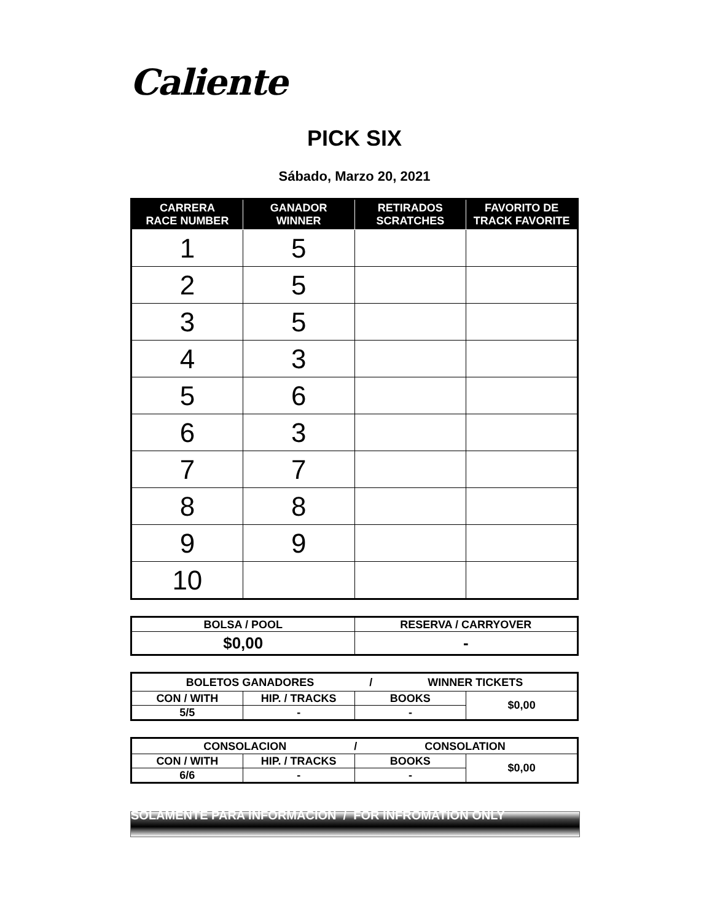Caliente
PICK SIX
Sábado, Marzo 20, 2021
| CARRERA RACE NUMBER | GANADOR WINNER | RETIRADOS SCRATCHES | FAVORITO DE TRACK FAVORITE |
| --- | --- | --- | --- |
| 1 | 5 | | |
| 2 | 5 | | |
| 3 | 5 | | |
| 4 | 3 | | |
| 5 | 6 | | |
| 6 | 3 | | |
| 7 | 7 | | |
| 8 | 8 | | |
| 9 | 9 | | |
| 10 | | | |
| BOLSA / POOL | RESERVA / CARRYOVER |
| $0,00 | - |
| BOLETOS GANADORES / WINNER TICKETS | | | |
| CON / WITH | HIP. / TRACKS | BOOKS | $0,00 |
| 5/5 | - | - | |
| CONSOLACION / CONSOLATION | | | |
| CON / WITH | HIP. / TRACKS | BOOKS | $0,00 |
| 6/6 | - | - | |
SOLAMENTE PARA INFORMACION / FOR INFROMATION ONLY